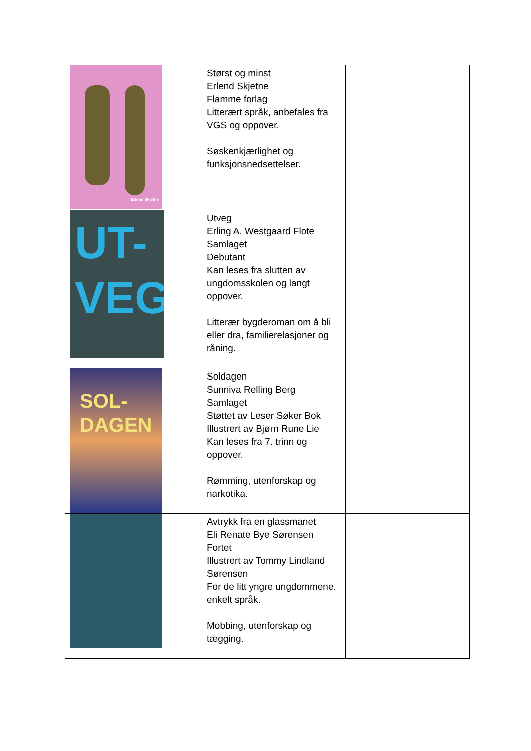| Erlend Skjetne | Størst og minst Erlend Skjetne Flamme forlag Litterært språk, anbefales fra VGS og oppover. Søskenkjærlighet og funksjonsnedsettelser. | |
| UT- VEG | Utveg Erling A. Westgaard Flote Samlaget Debutant Kan leses fra slutten av ungdomsskolen og langt oppover. Litterær bygderoman om å bli eller dra, familierelasjoner og råning. | |
| SOL- DAGEN | Soldagen Sunniva Relling Berg Samlaget Støttet av Leser Søker Bok Illustrert av Bjørn Rune Lie Kan leses fra 7. trinn og oppover. Rømming, utenforskap og narkotika. | |
| | Avtrykk fra en glassmanet Eli Renate Bye Sørensen Fortet Illustrert av Tommy Lindland Sørensen For de litt yngre ungdommene, enkelt språk. Mobbing, utenforskap og tægging. | |